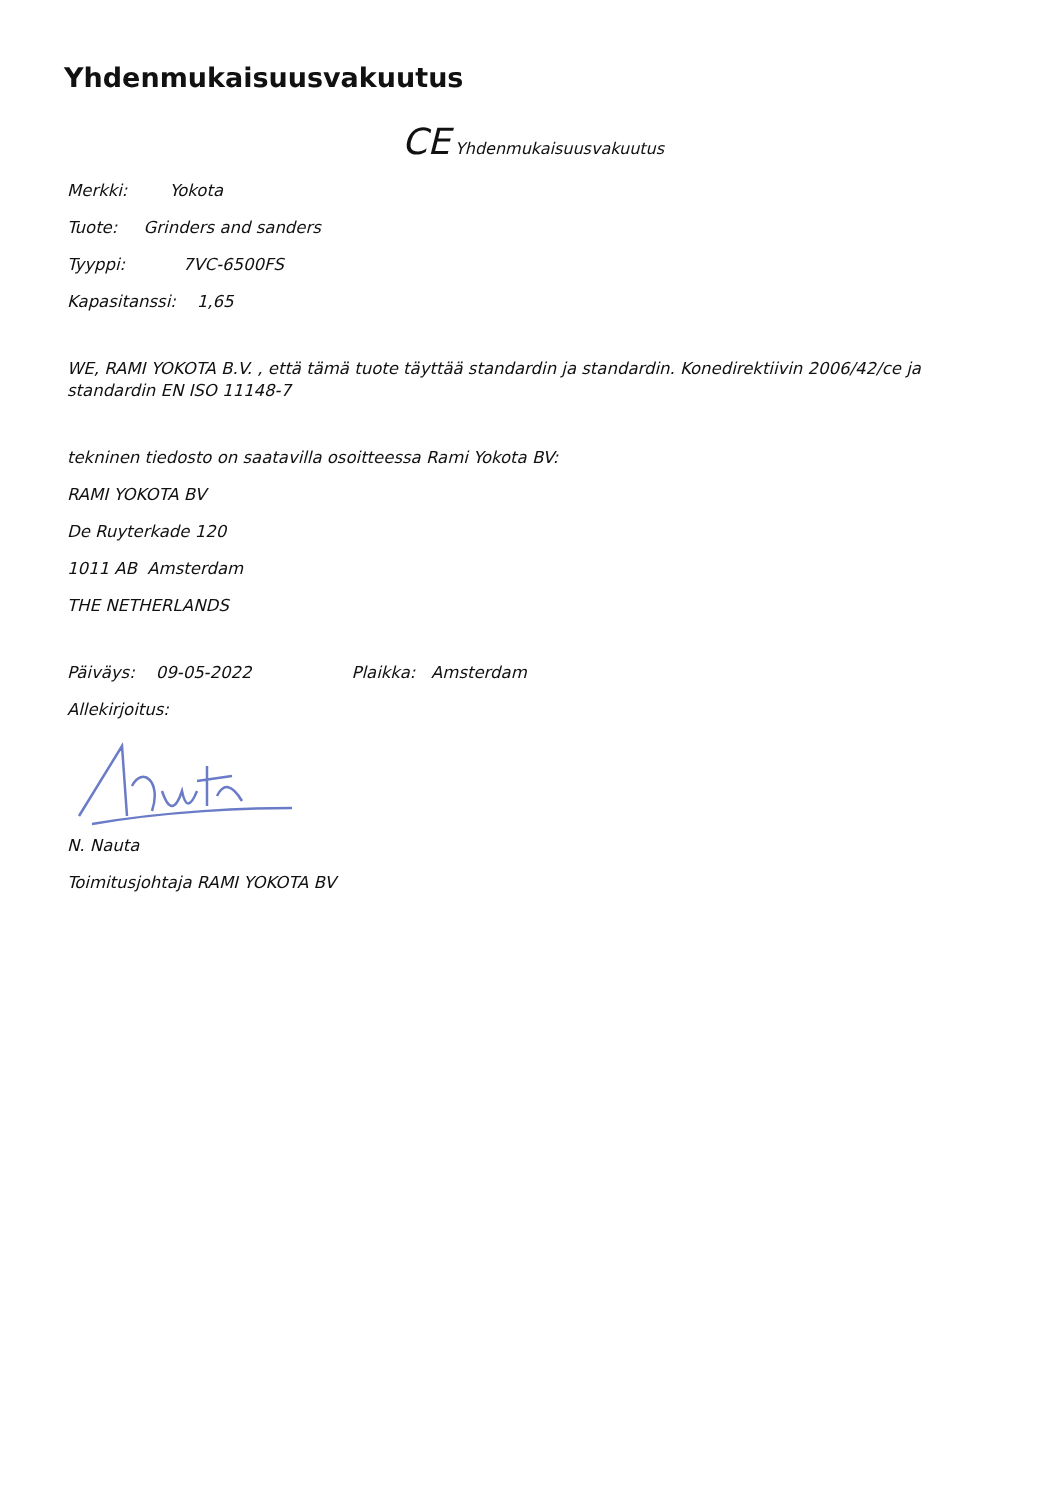Yhdenmukaisuusvakuutus
CE Yhdenmukaisuusvakuutus
Merkki: Yokota
Tuote: Grinders and sanders
Tyyppi: 7VC-6500FS
Kapasitanssi: 1,65
WE, RAMI YOKOTA B.V. , että tämä tuote täyttää standardin ja standardin. Konedirektiivin 2006/42/ce ja standardin EN ISO 11148-7
tekninen tiedosto on saatavilla osoitteessa Rami Yokota BV:
RAMI YOKOTA BV
De Ruyterkade 120
1011 AB Amsterdam
THE NETHERLANDS
Päiväys: 09-05-2022 Plaikka: Amsterdam
Allekirjoitus:
N. Nauta
Toimitusjohtaja RAMI YOKOTA BV